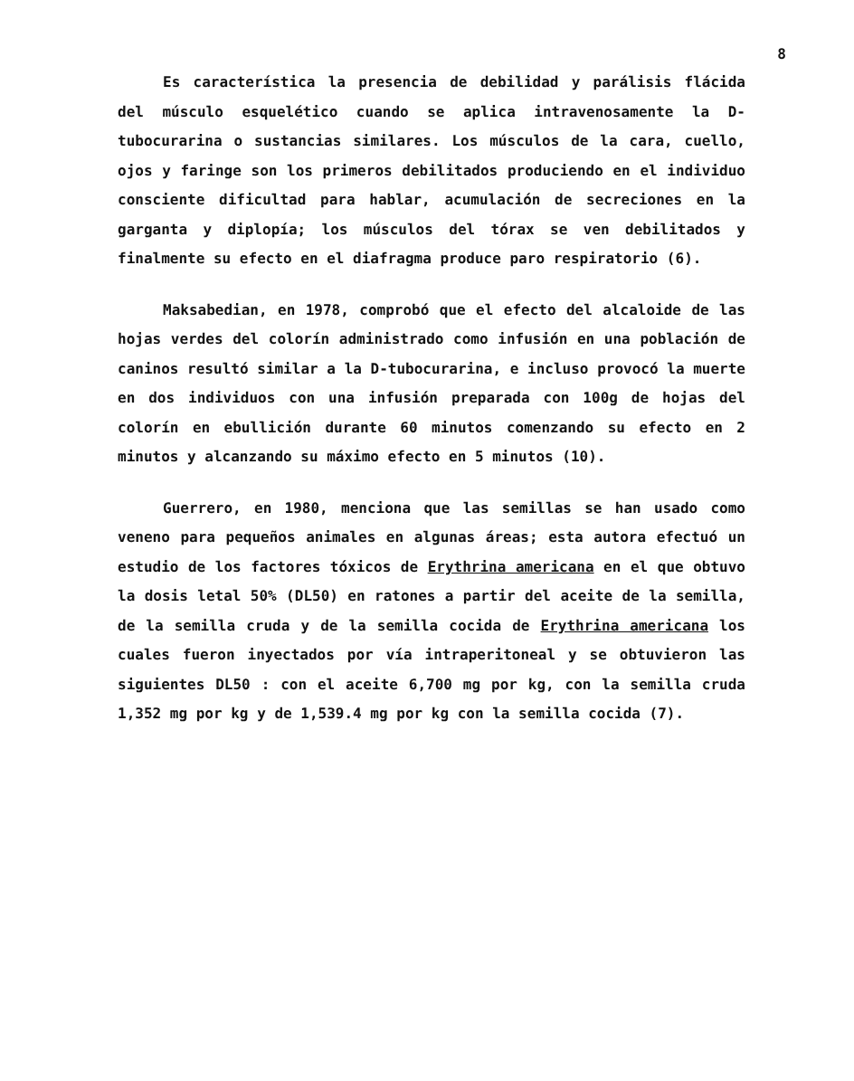8
Es característica la presencia de debilidad y parálisis flácida del músculo esquelético cuando se aplica intravenosamente la D-tubocurarina o sustancias similares. Los músculos de la cara, cuello, ojos y faringe son los primeros debilitados produciendo en el individuo consciente dificultad para hablar, acumulación de secreciones en la garganta y diplopía; los músculos del tórax se ven debilitados y finalmente su efecto en el diafragma produce paro respiratorio (6).
Maksabedian, en 1978, comprobó que el efecto del alcaloide de las hojas verdes del colorín administrado como infusión en una población de caninos resultó similar a la D-tubocurarina, e incluso provocó la muerte en dos individuos con una infusión preparada con 100g de hojas del colorín en ebullición durante 60 minutos comenzando su efecto en 2 minutos y alcanzando su máximo efecto en 5 minutos (10).
Guerrero, en 1980, menciona que las semillas se han usado como veneno para pequeños animales en algunas áreas; esta autora efectuó un estudio de los factores tóxicos de Erythrina americana en el que obtuvo la dosis letal 50% (DL50) en ratones a partir del aceite de la semilla, de la semilla cruda y de la semilla cocida de Erythrina americana los cuales fueron inyectados por vía intraperitoneal y se obtuvieron las siguientes DL50 : con el aceite 6,700 mg por kg, con la semilla cruda 1,352 mg por kg y de 1,539.4 mg por kg con la semilla cocida (7).